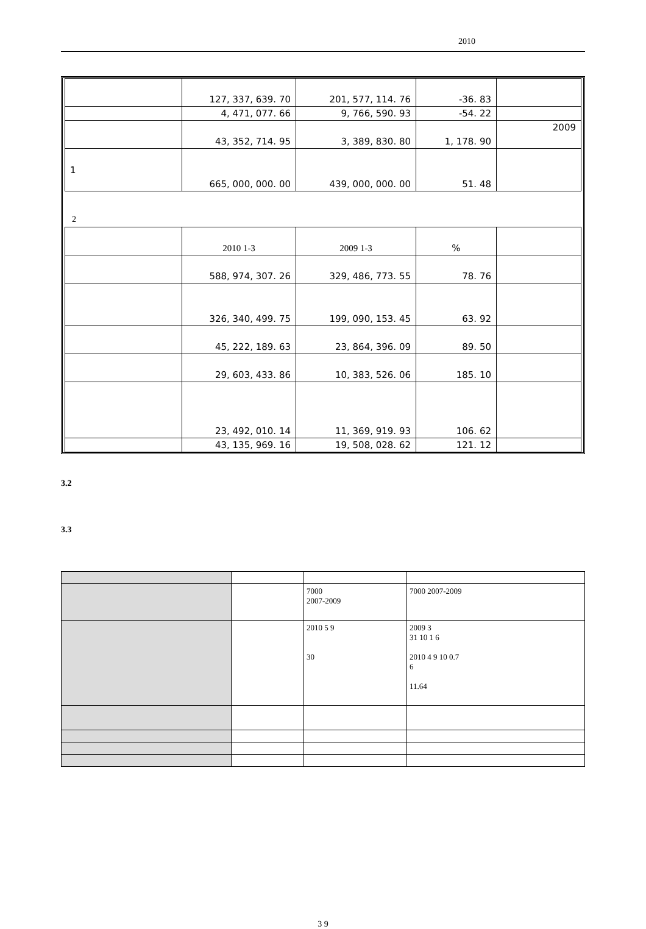2010
| | 127, 337, 639. 70 | 201, 577, 114. 76 | -36. 83 | |
| | 4, 471, 077. 66 | 9, 766, 590. 93 | -54. 22 | |
| | 43, 352, 714. 95 | 3, 389, 830. 80 | 1, 178. 90 | 2009 |
| 1 | 665, 000, 000. 00 | 439, 000, 000. 00 | 51. 48 | |
2
| | 2010 1-3 | 2009 1-3 | % | |
| | 588, 974, 307. 26 | 329, 486, 773. 55 | 78. 76 | |
| | 326, 340, 499. 75 | 199, 090, 153. 45 | 63. 92 | |
| | 45, 222, 189. 63 | 23, 864, 396. 09 | 89. 50 | |
| | 29, 603, 433. 86 | 10, 383, 526. 06 | 185. 10 | |
| | 23, 492, 010. 14 | 11, 369, 919. 93 | 106. 62 | |
| | 43, 135, 969. 16 | 19, 508, 028. 62 | 121. 12 | |
3.2
3.3
| | | 7000 2007-2009 | 7000 2007-2009 |
| | | 2010 5 9 30 | 2009 3 31 10 1 6 2010 4 9 10 0.7 6 11.64 |
3 9